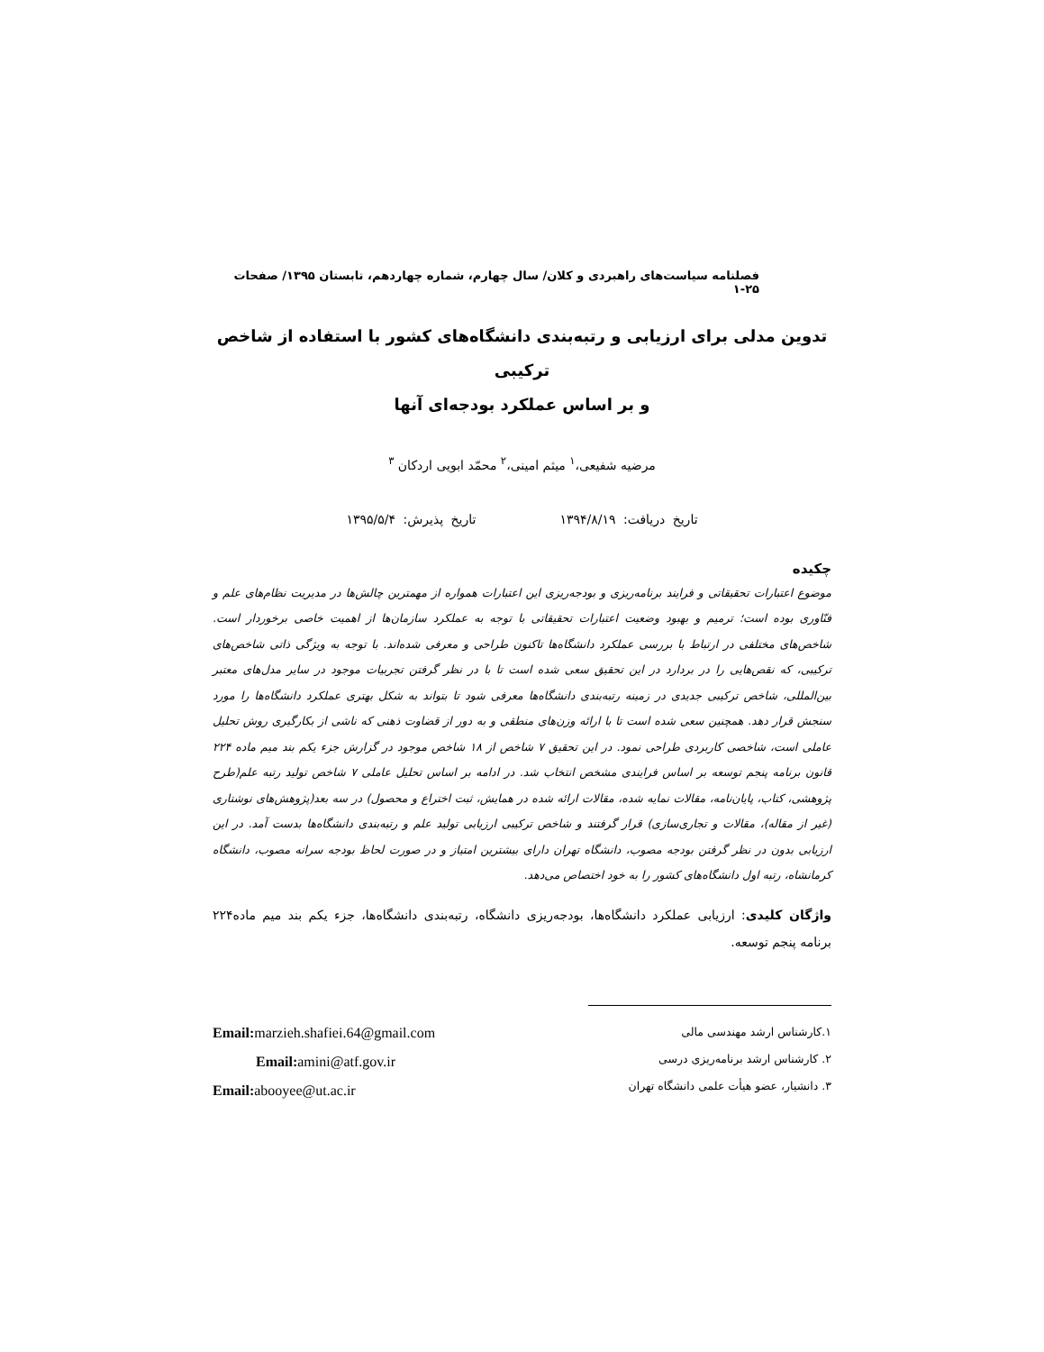فصلنامه سیاست‌های راهبردی و کلان/ سال چهارم، شماره چهاردهم، تابستان ۱۳۹۵/ صفحات ۲۵-۱
تدوین مدلی برای ارزیابی و رتبه‌بندی دانشگاه‌های کشور با استفاده از شاخص ترکیبی
و بر اساس عملکرد بودجه‌ای آنها
مرضیه شفیعی،<sup>۱</sup> میثم امینی،<sup>۲</sup> محمّد ابویی اردکان <sup>۳</sup>
تاریخ دریافت: ۱۳۹۴/۸/۱۹ تاریخ پذیرش: ۱۳۹۵/۵/۴
چکیده
موضوع اعتبارات تحقیقاتی و فرایند برنامه‌ریزی و بودجه‌ریزی این اعتبارات همواره از مهمترین چالش‌ها در مدیریت نظام‌های علم و فنّاوری بوده است؛ ترمیم و بهبود وضعیت اعتبارات تحقیقاتی با توجه به عملکرد سازمان‌ها از اهمیت خاصی برخوردار است. شاخص‌های مختلفی در ارتباط با بررسی عملکرد دانشگاه‌ها تاکنون طراحی و معرفی شده‌اند. با توجه به ویژگی ذاتی شاخص‌های ترکیبی، که نقص‌هایی را در بردارد در این تحقیق سعی شده است تا با در نظر گرفتن تجربیات موجود در سایر مدل‌های معتبر بین‌المللی، شاخص ترکیبی جدیدی در زمینه رتبه‌بندی دانشگاه‌ها معرفی شود تا بتواند به شکل بهتری عملکرد دانشگاه‌ها را مورد سنجش قرار دهد. همچنین سعی شده است تا با ارائه وزن‌های منطقی و به دور از قضاوت ذهنی که ناشی از بکارگیری روش تحلیل عاملی است، شاخصی کاربردی طراحی نمود. در این تحقیق ۷ شاخص از ۱۸ شاخص موجود در گزارش جزء یکم بند میم ماده ۲۲۴ قانون برنامه پنجم توسعه بر اساس فرایندی مشخص انتخاب شد. در ادامه بر اساس تحلیل عاملی ۷ شاخص تولید رتبه علم(طرح پژوهشی، کتاب، پایان‌نامه، مقالات نمایه شده، مقالات ارائه شده در همایش، ثبت اختراع و محصول) در سه بعد(پژوهش‌های نوشتاری (غیر از مقاله)، مقالات و تجاری‌سازی) قرار گرفتند و شاخص ترکیبی ارزیابی تولید علم و رتبه‌بندی دانشگاه‌ها بدست آمد. در این ارزیابی بدون در نظر گرفتن بودجه مصوب، دانشگاه تهران دارای بیشترین امتیاز و در صورت لحاظ بودجه سرانه مصوب، دانشگاه کرمانشاه، رتبه اول دانشگاه‌های کشور را به خود اختصاص می‌دهد.
واژگان کلیدی: ارزیابی عملکرد دانشگاه‌ها، بودجه‌ریزی دانشگاه، رتبه‌بندی دانشگاه‌ها، جزء یکم بند میم ماده۲۲۴ برنامه پنجم توسعه.
۱.کارشناس ارشد مهندسی مالی
۲. کارشناس ارشد برنامه‌ریزی درسی
۳. دانشیار، عضو هیأت علمی دانشگاه تهران
Email: marzieh.shafiei.64@gmail.com
Email: amini@atf.gov.ir
Email: abooyee@ut.ac.ir